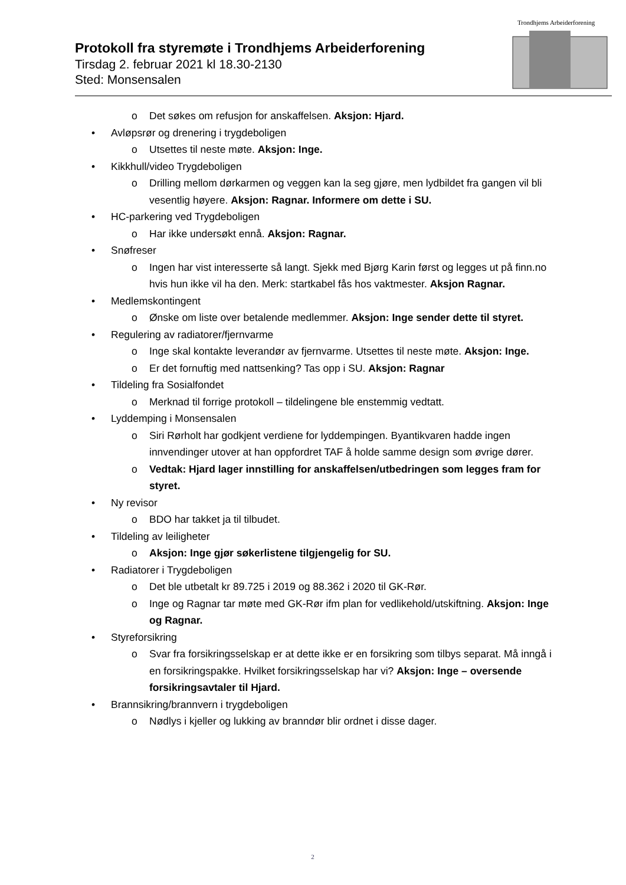Protokoll fra styremøte i Trondhjems Arbeiderforening
Tirsdag 2. februar 2021 kl 18.30-2130
Sted: Monsensalen
Trondhjems Arbeiderforening
o Det søkes om refusjon for anskaffelsen. Aksjon: Hjard.
• Avløpsrør og drenering i trygdeboligen
o Utsettes til neste møte. Aksjon: Inge.
• Kikkhull/video Trygdeboligen
o Drilling mellom dørkarmen og veggen kan la seg gjøre, men lydbildet fra gangen vil bli vesentlig høyere. Aksjon: Ragnar. Informere om dette i SU.
• HC-parkering ved Trygdeboligen
o Har ikke undersøkt ennå. Aksjon: Ragnar.
• Snøfreser
o Ingen har vist interesserte så langt. Sjekk med Bjørg Karin først og legges ut på finn.no hvis hun ikke vil ha den. Merk: startkabel fås hos vaktmester. Aksjon Ragnar.
• Medlemskontingent
o Ønske om liste over betalende medlemmer. Aksjon: Inge sender dette til styret.
• Regulering av radiatorer/fjernvarme
o Inge skal kontakte leverandør av fjernvarme. Utsettes til neste møte. Aksjon: Inge.
o Er det fornuftig med nattsenking? Tas opp i SU. Aksjon: Ragnar
• Tildeling fra Sosialfondet
o Merknad til forrige protokoll – tildelingene ble enstemmig vedtatt.
• Lyddemping i Monsensalen
o Siri Rørholt har godkjent verdiene for lyddempingen. Byantikvaren hadde ingen innvendinger utover at han oppfordret TAF å holde samme design som øvrige dører.
o Vedtak: Hjard lager innstilling for anskaffelsen/utbedringen som legges fram for styret.
• Ny revisor
o BDO har takket ja til tilbudet.
• Tildeling av leiligheter
o Aksjon: Inge gjør søkerlistene tilgjengelig for SU.
• Radiatorer i Trygdeboligen
o Det ble utbetalt kr 89.725 i 2019 og 88.362 i 2020 til GK-Rør.
o Inge og Ragnar tar møte med GK-Rør ifm plan for vedlikehold/utskiftning. Aksjon: Inge og Ragnar.
• Styreforsikring
o Svar fra forsikringsselskap er at dette ikke er en forsikring som tilbys separat. Må inngå i en forsikringspakke. Hvilket forsikringsselskap har vi? Aksjon: Inge – oversende forsikringsavtaler til Hjard.
• Brannsikring/brannvern i trygdeboligen
o Nødlys i kjeller og lukking av branndør blir ordnet i disse dager.
2